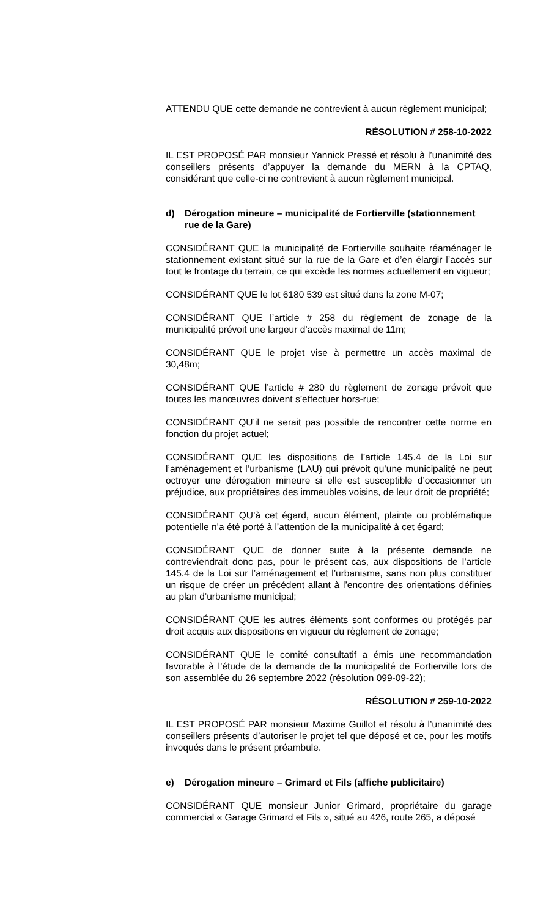ATTENDU QUE cette demande ne contrevient à aucun règlement municipal;
RÉSOLUTION # 258-10-2022
IL EST PROPOSÉ PAR monsieur Yannick Pressé et résolu à l’unanimité des conseillers présents d’appuyer la demande du MERN à la CPTAQ, considérant que celle-ci ne contrevient à aucun règlement municipal.
d) Dérogation mineure – municipalité de Fortierville (stationnement rue de la Gare)
CONSIDÉRANT QUE la municipalité de Fortierville souhaite réaménager le stationnement existant situé sur la rue de la Gare et d’en élargir l’accès sur tout le frontage du terrain, ce qui excède les normes actuellement en vigueur;
CONSIDÉRANT QUE le lot 6180 539 est situé dans la zone M-07;
CONSIDÉRANT QUE l’article # 258 du règlement de zonage de la municipalité prévoit une largeur d’accès maximal de 11m;
CONSIDÉRANT QUE le projet vise à permettre un accès maximal de 30,48m;
CONSIDÉRANT QUE l’article # 280 du règlement de zonage prévoit que toutes les manœuvres doivent s’effectuer hors-rue;
CONSIDÉRANT QU’il ne serait pas possible de rencontrer cette norme en fonction du projet actuel;
CONSIDÉRANT QUE les dispositions de l’article 145.4 de la Loi sur l’aménagement et l’urbanisme (LAU) qui prévoit qu’une municipalité ne peut octroyer une dérogation mineure si elle est susceptible d’occasionner un préjudice, aux propriétaires des immeubles voisins, de leur droit de propriété;
CONSIDÉRANT QU’à cet égard, aucun élément, plainte ou problématique potentielle n’a été porté à l’attention de la municipalité à cet égard;
CONSIDÉRANT QUE de donner suite à la présente demande ne contreviendrait donc pas, pour le présent cas, aux dispositions de l’article 145.4 de la Loi sur l’aménagement et l’urbanisme, sans non plus constituer un risque de créer un précédent allant à l’encontre des orientations définies au plan d’urbanisme municipal;
CONSIDÉRANT QUE les autres éléments sont conformes ou protégés par droit acquis aux dispositions en vigueur du règlement de zonage;
CONSIDÉRANT QUE le comité consultatif a émis une recommandation favorable à l’étude de la demande de la municipalité de Fortierville lors de son assemblée du 26 septembre 2022 (résolution 099-09-22);
RÉSOLUTION # 259-10-2022
IL EST PROPOSÉ PAR monsieur Maxime Guillot et résolu à l’unanimité des conseillers présents d’autoriser le projet tel que déposé et ce, pour les motifs invoqués dans le présent préambule.
e) Dérogation mineure – Grimard et Fils (affiche publicitaire)
CONSIDÉRANT QUE monsieur Junior Grimard, propriétaire du garage commercial « Garage Grimard et Fils », situé au 426, route 265, a déposé